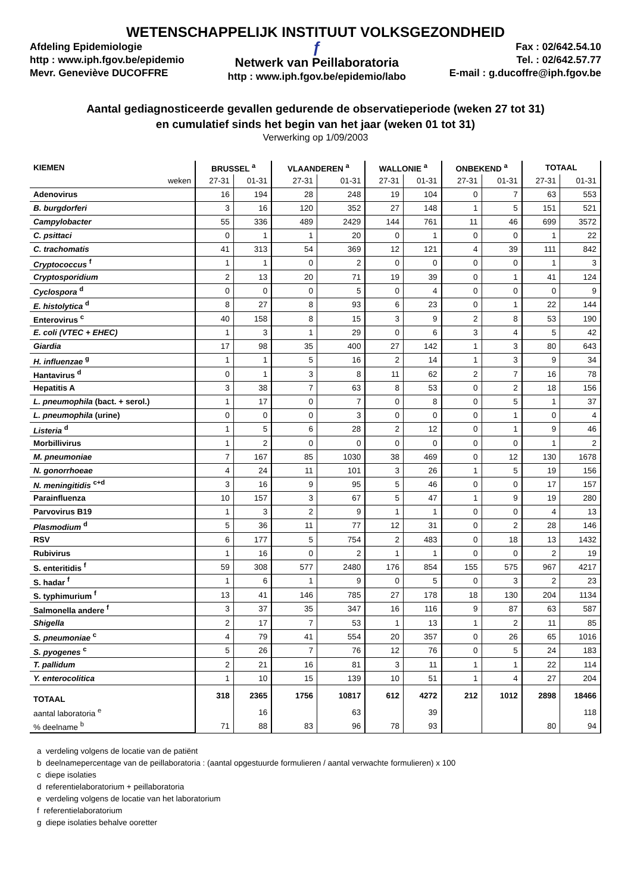WETENSCHAPPELIJK INSTITUUT VOLKSGEZONDHEID
Afdeling Epidemiologie
http : www.iph.fgov.be/epidemio
Mevr. Geneviève DUCOFFRE
ƒ
Netwerk van Peillaboratoria
http : www.iph.fgov.be/epidemio/labo
Fax : 02/642.54.10
Tel. : 02/642.57.77
E-mail : g.ducoffre@iph.fgov.be
Aantal gediagnosticeerde gevallen gedurende de observatieperiode (weken 27 tot 31)
en cumulatief sinds het begin van het jaar (weken 01 tot 31)
Verwerking op 1/09/2003
| KIEMEN | BRUSSEL <sup>a</sup> | | VLAANDEREN <sup>a</sup> | | WALLONIE <sup>a</sup> | | ONBEKEND <sup>a</sup> | | TOTAAL | |
| --- | --- | --- | --- | --- | --- | --- | --- | --- | --- | --- |
| weken | 27-31 | 01-31 | 27-31 | 01-31 | 27-31 | 01-31 | 27-31 | 01-31 | 27-31 | 01-31 |
| Adenovirus | 16 | 194 | 28 | 248 | 19 | 104 | 0 | 7 | 63 | 553 |
| B. burgdorferi | 3 | 16 | 120 | 352 | 27 | 148 | 1 | 5 | 151 | 521 |
| Campylobacter | 55 | 336 | 489 | 2429 | 144 | 761 | 11 | 46 | 699 | 3572 |
| C. psittaci | 0 | 1 | 1 | 20 | 0 | 1 | 0 | 0 | 1 | 22 |
| C. trachomatis | 41 | 313 | 54 | 369 | 12 | 121 | 4 | 39 | 111 | 842 |
| Cryptococcus <sup>f</sup> | 1 | 1 | 0 | 2 | 0 | 0 | 0 | 0 | 1 | 3 |
| Cryptosporidium | 2 | 13 | 20 | 71 | 19 | 39 | 0 | 1 | 41 | 124 |
| Cyclospora <sup>d</sup> | 0 | 0 | 0 | 5 | 0 | 4 | 0 | 0 | 0 | 9 |
| E. histolytica <sup>d</sup> | 8 | 27 | 8 | 93 | 6 | 23 | 0 | 1 | 22 | 144 |
| Enterovirus <sup>c</sup> | 40 | 158 | 8 | 15 | 3 | 9 | 2 | 8 | 53 | 190 |
| E. coli (VTEC + EHEC) | 1 | 3 | 1 | 29 | 0 | 6 | 3 | 4 | 5 | 42 |
| Giardia | 17 | 98 | 35 | 400 | 27 | 142 | 1 | 3 | 80 | 643 |
| H. influenzae <sup>g</sup> | 1 | 1 | 5 | 16 | 2 | 14 | 1 | 3 | 9 | 34 |
| Hantavirus <sup>d</sup> | 0 | 1 | 3 | 8 | 11 | 62 | 2 | 7 | 16 | 78 |
| Hepatitis A | 3 | 38 | 7 | 63 | 8 | 53 | 0 | 2 | 18 | 156 |
| L. pneumophila (bact. + serol.) | 1 | 17 | 0 | 7 | 0 | 8 | 0 | 5 | 1 | 37 |
| L. pneumophila (urine) | 0 | 0 | 0 | 3 | 0 | 0 | 0 | 1 | 0 | 4 |
| Listeria <sup>d</sup> | 1 | 5 | 6 | 28 | 2 | 12 | 0 | 1 | 9 | 46 |
| Morbillivirus | 1 | 2 | 0 | 0 | 0 | 0 | 0 | 0 | 1 | 2 |
| M. pneumoniae | 7 | 167 | 85 | 1030 | 38 | 469 | 0 | 12 | 130 | 1678 |
| N. gonorrhoeae | 4 | 24 | 11 | 101 | 3 | 26 | 1 | 5 | 19 | 156 |
| N. meningitidis <sup>c+d</sup> | 3 | 16 | 9 | 95 | 5 | 46 | 0 | 0 | 17 | 157 |
| Parainfluenza | 10 | 157 | 3 | 67 | 5 | 47 | 1 | 9 | 19 | 280 |
| Parvovirus B19 | 1 | 3 | 2 | 9 | 1 | 1 | 0 | 0 | 4 | 13 |
| Plasmodium <sup>d</sup> | 5 | 36 | 11 | 77 | 12 | 31 | 0 | 2 | 28 | 146 |
| RSV | 6 | 177 | 5 | 754 | 2 | 483 | 0 | 18 | 13 | 1432 |
| Rubivirus | 1 | 16 | 0 | 2 | 1 | 1 | 0 | 0 | 2 | 19 |
| S. enteritidis <sup>f</sup> | 59 | 308 | 577 | 2480 | 176 | 854 | 155 | 575 | 967 | 4217 |
| S. hadar <sup>f</sup> | 1 | 6 | 1 | 9 | 0 | 5 | 0 | 3 | 2 | 23 |
| S. typhimurium <sup>f</sup> | 13 | 41 | 146 | 785 | 27 | 178 | 18 | 130 | 204 | 1134 |
| Salmonella andere <sup>f</sup> | 3 | 37 | 35 | 347 | 16 | 116 | 9 | 87 | 63 | 587 |
| Shigella | 2 | 17 | 7 | 53 | 1 | 13 | 1 | 2 | 11 | 85 |
| S. pneumoniae <sup>c</sup> | 4 | 79 | 41 | 554 | 20 | 357 | 0 | 26 | 65 | 1016 |
| S. pyogenes <sup>c</sup> | 5 | 26 | 7 | 76 | 12 | 76 | 0 | 5 | 24 | 183 |
| T. pallidum | 2 | 21 | 16 | 81 | 3 | 11 | 1 | 1 | 22 | 114 |
| Y. enterocolitica | 1 | 10 | 15 | 139 | 10 | 51 | 1 | 4 | 27 | 204 |
| TOTAAL | 318 | 2365 | 1756 | 10817 | 612 | 4272 | 212 | 1012 | 2898 | 18466 |
| aantal laboratoria <sup>e</sup> | | 16 | | 63 | | 39 | | | | 118 |
| % deelname <sup>b</sup> | 71 | 88 | 83 | 96 | 78 | 93 | | | 80 | 94 |
a verdeling volgens de locatie van de patiënt
b deelnamepercentage van de peillaboratoria : (aantal opgestuurde formulieren / aantal verwachte formulieren) x 100
c diepe isolaties
d referentielaboratorium + peillaboratoria
e verdeling volgens de locatie van het laboratorium
f referentielaboratorium
g diepe isolaties behalve ooretter